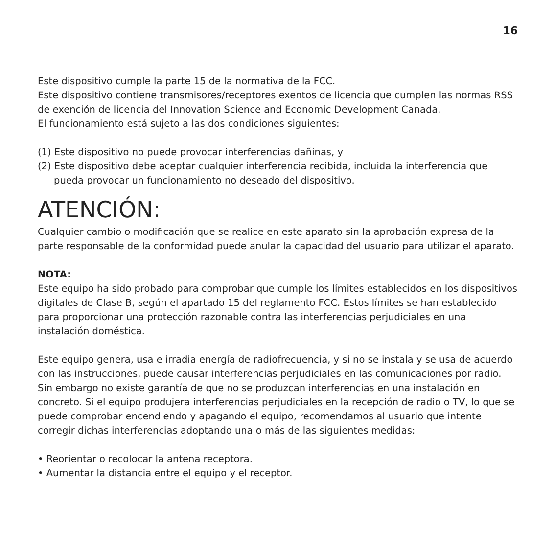16
Este dispositivo cumple la parte 15 de la normativa de la FCC.
Este dispositivo contiene transmisores/receptores exentos de licencia que cumplen las normas RSS de exención de licencia del Innovation Science and Economic Development Canada.
El funcionamiento está sujeto a las dos condiciones siguientes:
(1) Este dispositivo no puede provocar interferencias dañinas, y
(2) Este dispositivo debe aceptar cualquier interferencia recibida, incluida la interferencia que pueda provocar un funcionamiento no deseado del dispositivo.
ATENCIÓN:
Cualquier cambio o modificación que se realice en este aparato sin la aprobación expresa de la parte responsable de la conformidad puede anular la capacidad del usuario para utilizar el aparato.
NOTA:
Este equipo ha sido probado para comprobar que cumple los límites establecidos en los dispositivos digitales de Clase B, según el apartado 15 del reglamento FCC. Estos límites se han establecido para proporcionar una protección razonable contra las interferencias perjudiciales en una instalación doméstica.
Este equipo genera, usa e irradia energía de radiofrecuencia, y si no se instala y se usa de acuerdo con las instrucciones, puede causar interferencias perjudiciales en las comunicaciones por radio. Sin embargo no existe garantía de que no se produzcan interferencias en una instalación en concreto. Si el equipo produjera interferencias perjudiciales en la recepción de radio o TV, lo que se puede comprobar encendiendo y apagando el equipo, recomendamos al usuario que intente corregir dichas interferencias adoptando una o más de las siguientes medidas:
• Reorientar o recolocar la antena receptora.
• Aumentar la distancia entre el equipo y el receptor.